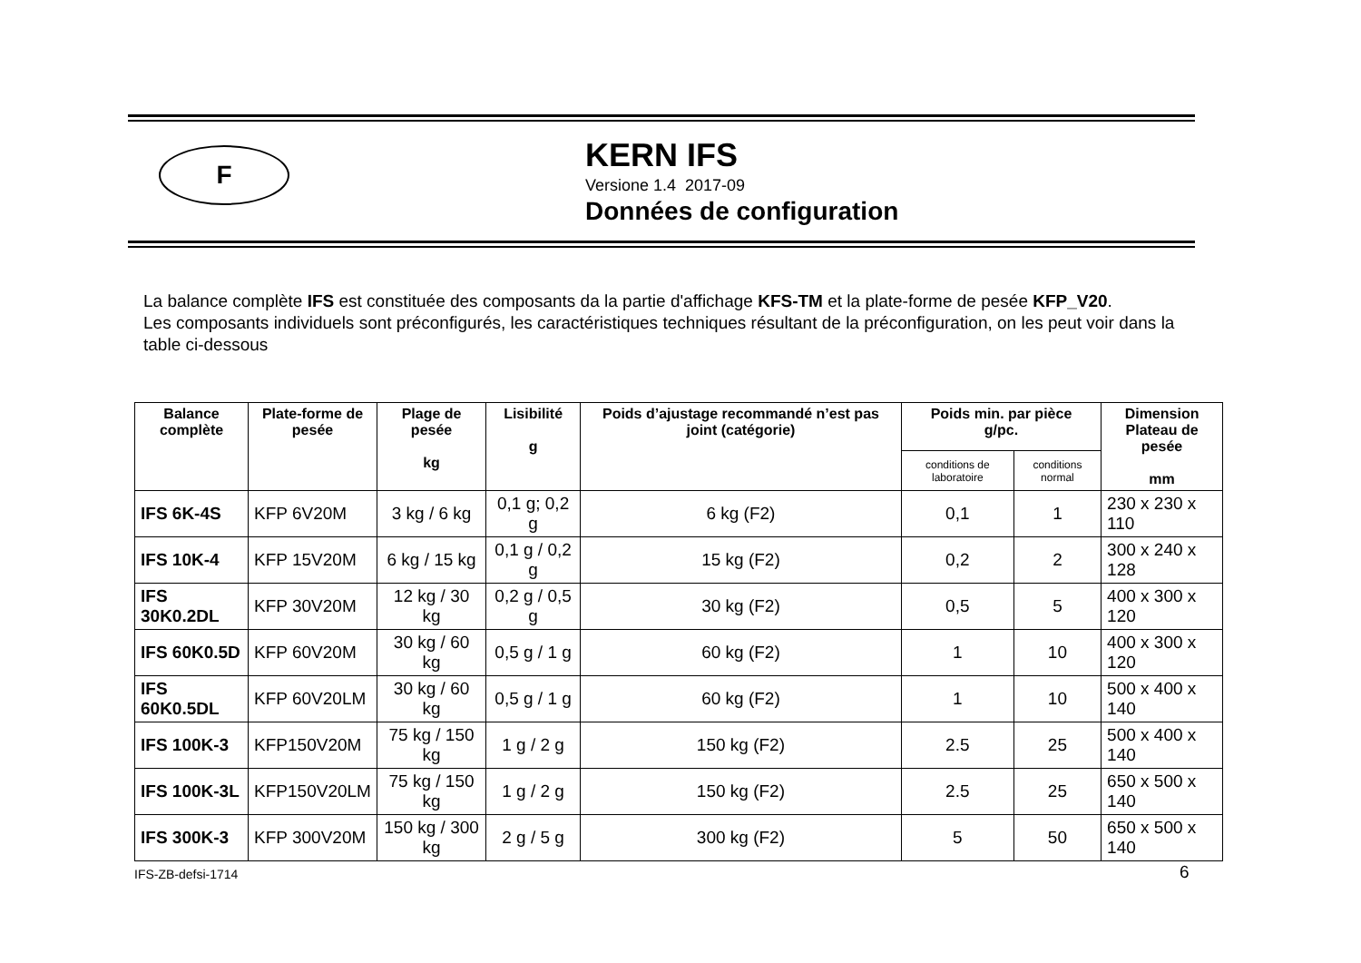F
KERN IFS
Versione 1.4 2017-09
Données de configuration
La balance complète IFS est constituée des composants da la partie d'affichage KFS-TM et la plate-forme de pesée KFP_V20.
Les composants individuels sont préconfigurés, les caractéristiques techniques résultant de la préconfiguration, on les peut voir dans la table ci-dessous
| Balance complète | Plate-forme de pesée | Plage de pesée kg | Lisibilité g | Poids d’ajustage recommandé n’est pas joint (catégorie) | Poids min. par pièce g/pc. | | Dimension Plateau de pesée mm |
| --- | --- | --- | --- | --- | --- | --- | --- |
| | | | | | conditions de laboratoire | conditions normal | |
| IFS 6K-4S | KFP 6V20M | 3 kg / 6 kg | 0,1 g; 0,2 g | 6 kg (F2) | 0,1 | 1 | 230 x 230 x 110 |
| IFS 10K-4 | KFP 15V20M | 6 kg / 15 kg | 0,1 g / 0,2 g | 15 kg (F2) | 0,2 | 2 | 300 x 240 x 128 |
| IFS 30K0.2DL | KFP 30V20M | 12 kg / 30 kg | 0,2 g / 0,5 g | 30 kg (F2) | 0,5 | 5 | 400 x 300 x 120 |
| IFS 60K0.5D | KFP 60V20M | 30 kg / 60 kg | 0,5 g / 1 g | 60 kg (F2) | 1 | 10 | 400 x 300 x 120 |
| IFS 60K0.5DL | KFP 60V20LM | 30 kg / 60 kg | 0,5 g / 1 g | 60 kg (F2) | 1 | 10 | 500 x 400 x 140 |
| IFS 100K-3 | KFP150V20M | 75 kg / 150 kg | 1 g / 2 g | 150 kg (F2) | 2.5 | 25 | 500 x 400 x 140 |
| IFS 100K-3L | KFP150V20LM | 75 kg / 150 kg | 1 g / 2 g | 150 kg (F2) | 2.5 | 25 | 650 x 500 x 140 |
| IFS 300K-3 | KFP 300V20M | 150 kg / 300 kg | 2 g / 5 g | 300 kg (F2) | 5 | 50 | 650 x 500 x 140 |
IFS-ZB-defsi-1714 6